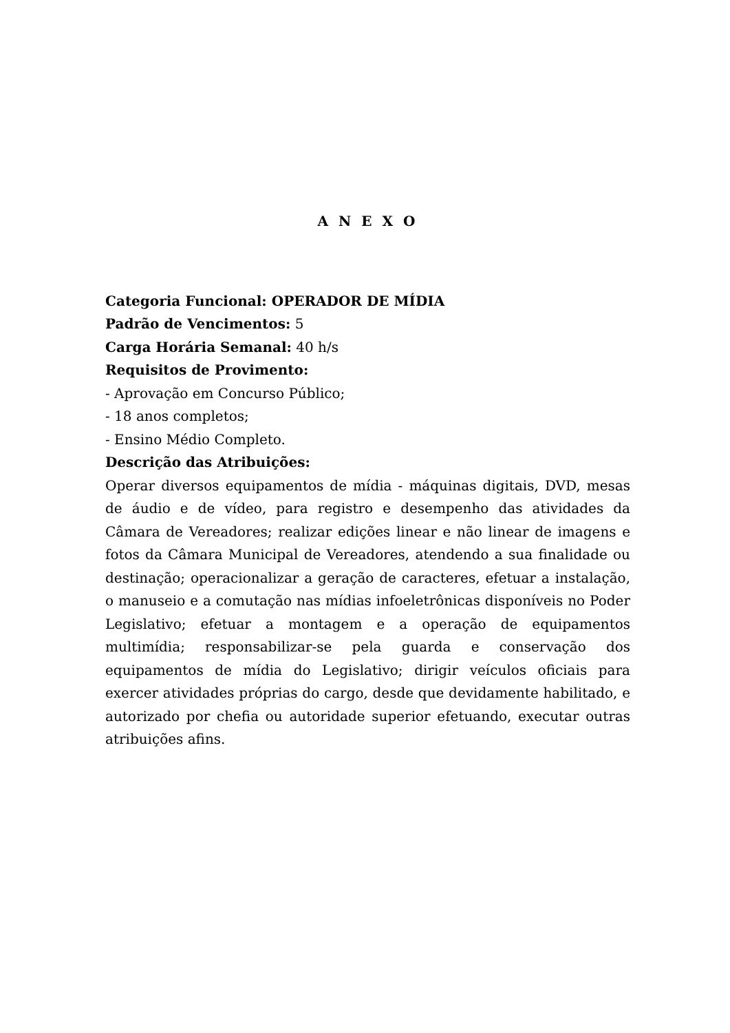A N E X O
Categoria Funcional: OPERADOR DE MÍDIA
Padrão de Vencimentos: 5
Carga Horária Semanal: 40 h/s
Requisitos de Provimento:
- Aprovação em Concurso Público;
- 18 anos completos;
- Ensino Médio Completo.
Descrição das Atribuições:
Operar diversos equipamentos de mídia - máquinas digitais, DVD, mesas de áudio e de vídeo, para registro e desempenho das atividades da Câmara de Vereadores; realizar edições linear e não linear de imagens e fotos da Câmara Municipal de Vereadores, atendendo a sua finalidade ou destinação; operacionalizar a geração de caracteres, efetuar a instalação, o manuseio e a comutação nas mídias infoeletrônicas disponíveis no Poder Legislativo; efetuar a montagem e a operação de equipamentos multimídia; responsabilizar-se pela guarda e conservação dos equipamentos de mídia do Legislativo; dirigir veículos oficiais para exercer atividades próprias do cargo, desde que devidamente habilitado, e autorizado por chefia ou autoridade superior efetuando, executar outras atribuições afins.